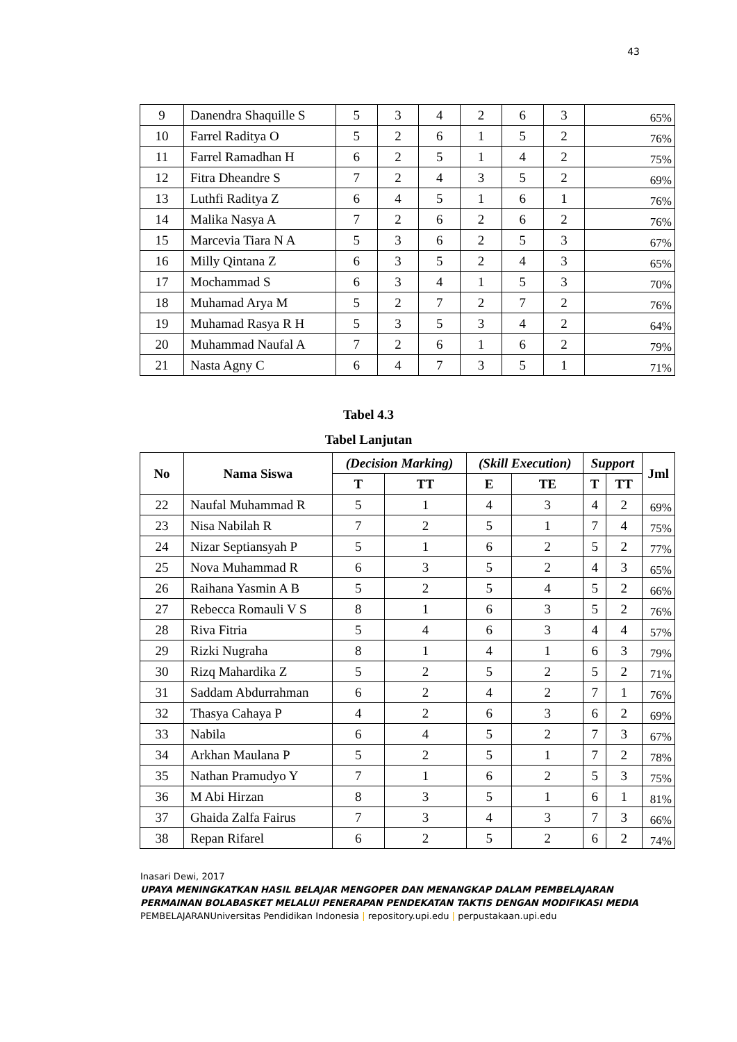43
| 9 | Danendra Shaquille S | 5 | 3 | 4 | 2 | 6 | 3 | 65% |
| 10 | Farrel Raditya O | 5 | 2 | 6 | 1 | 5 | 2 | 76% |
| 11 | Farrel Ramadhan H | 6 | 2 | 5 | 1 | 4 | 2 | 75% |
| 12 | Fitra Dheandre S | 7 | 2 | 4 | 3 | 5 | 2 | 69% |
| 13 | Luthfi Raditya Z | 6 | 4 | 5 | 1 | 6 | 1 | 76% |
| 14 | Malika Nasya A | 7 | 2 | 6 | 2 | 6 | 2 | 76% |
| 15 | Marcevia Tiara N A | 5 | 3 | 6 | 2 | 5 | 3 | 67% |
| 16 | Milly Qintana Z | 6 | 3 | 5 | 2 | 4 | 3 | 65% |
| 17 | Mochammad S | 6 | 3 | 4 | 1 | 5 | 3 | 70% |
| 18 | Muhamad Arya M | 5 | 2 | 7 | 2 | 7 | 2 | 76% |
| 19 | Muhamad Rasya R H | 5 | 3 | 5 | 3 | 4 | 2 | 64% |
| 20 | Muhammad Naufal A | 7 | 2 | 6 | 1 | 6 | 2 | 79% |
| 21 | Nasta Agny C | 6 | 4 | 7 | 3 | 5 | 1 | 71% |
Tabel 4.3
Tabel Lanjutan
| No | Nama Siswa | (Decision Marking) | | (Skill Execution) | | Support | | Jml |
| --- | --- | --- | --- | --- | --- | --- | --- | --- |
| | | T | TT | E | TE | T | TT | |
| 22 | Naufal Muhammad R | 5 | 1 | 4 | 3 | 4 | 2 | 69% |
| 23 | Nisa Nabilah R | 7 | 2 | 5 | 1 | 7 | 4 | 75% |
| 24 | Nizar Septiansyah P | 5 | 1 | 6 | 2 | 5 | 2 | 77% |
| 25 | Nova Muhammad R | 6 | 3 | 5 | 2 | 4 | 3 | 65% |
| 26 | Raihana Yasmin A B | 5 | 2 | 5 | 4 | 5 | 2 | 66% |
| 27 | Rebecca Romauli V S | 8 | 1 | 6 | 3 | 5 | 2 | 76% |
| 28 | Riva Fitria | 5 | 4 | 6 | 3 | 4 | 4 | 57% |
| 29 | Rizki Nugraha | 8 | 1 | 4 | 1 | 6 | 3 | 79% |
| 30 | Rizq Mahardika Z | 5 | 2 | 5 | 2 | 5 | 2 | 71% |
| 31 | Saddam Abdurrahman | 6 | 2 | 4 | 2 | 7 | 1 | 76% |
| 32 | Thasya Cahaya P | 4 | 2 | 6 | 3 | 6 | 2 | 69% |
| 33 | Nabila | 6 | 4 | 5 | 2 | 7 | 3 | 67% |
| 34 | Arkhan Maulana P | 5 | 2 | 5 | 1 | 7 | 2 | 78% |
| 35 | Nathan Pramudyo Y | 7 | 1 | 6 | 2 | 5 | 3 | 75% |
| 36 | M Abi Hirzan | 8 | 3 | 5 | 1 | 6 | 1 | 81% |
| 37 | Ghaida Zalfa Fairus | 7 | 3 | 4 | 3 | 7 | 3 | 66% |
| 38 | Repan Rifarel | 6 | 2 | 5 | 2 | 6 | 2 | 74% |
Inasari Dewi, 2017
UPAYA MENINGKATKAN HASIL BELAJAR MENGOPER DAN MENANGKAP DALAM PEMBELAJARAN PERMAINAN BOLABASKET MELALUI PENERAPAN PENDEKATAN TAKTIS DENGAN MODIFIKASI MEDIA PEMBELAJARANUniversitas Pendidikan Indonesia | repository.upi.edu | perpustakaan.upi.edu